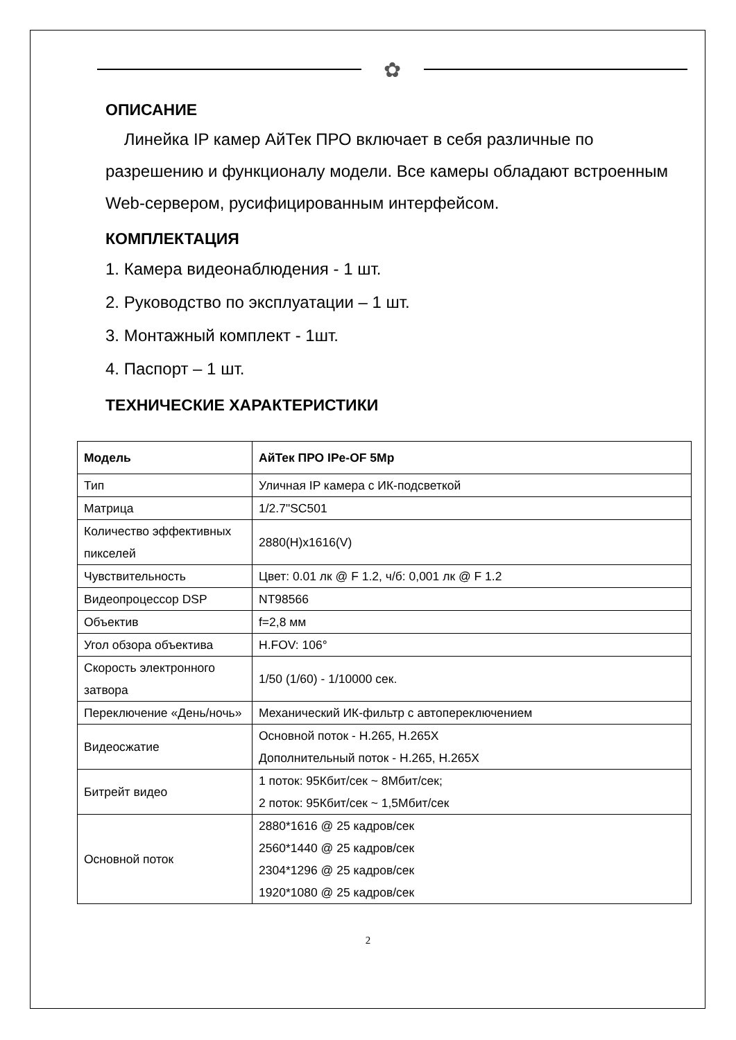✿
ОПИСАНИЕ
Линейка IP камер АйТек ПРО включает в себя различные по разрешению и функционалу модели. Все камеры обладают встроенным Web-сервером, русифицированным интерфейсом.
КОМПЛЕКТАЦИЯ
1. Камера видеонаблюдения - 1 шт.
2. Руководство по эксплуатации – 1 шт.
3. Монтажный комплект - 1шт.
4. Паспорт – 1 шт.
ТЕХНИЧЕСКИЕ ХАРАКТЕРИСТИКИ
| Модель | АйТек ПРО IPe-OF 5Mp |
| --- | --- |
| Тип | Уличная IP камера с ИК-подсветкой |
| Матрица | 1/2.7"SC501 |
| Количество эффективных пикселей | 2880(H)x1616(V) |
| Чувствительность | Цвет: 0.01 лк @ F 1.2, ч/б: 0,001 лк @ F 1.2 |
| Видеопроцессор DSP | NT98566 |
| Объектив | f=2,8 мм |
| Угол обзора объектива | H.FOV: 106° |
| Скорость электронного затвора | 1/50 (1/60) - 1/10000 сек. |
| Переключение «День/ночь» | Механический ИК-фильтр с автопереключением |
| Видеосжатие | Основной поток - H.265, H.265X Дополнительный поток - H.265, H.265X |
| Битрейт видео | 1 поток: 95Кбит/сек ~ 8Мбит/сек; 2 поток: 95Кбит/сек ~ 1,5Мбит/сек |
| Основной поток | 2880*1616 @ 25 кадров/сек 2560*1440 @ 25 кадров/сек 2304*1296 @ 25 кадров/сек 1920*1080 @ 25 кадров/сек |
2